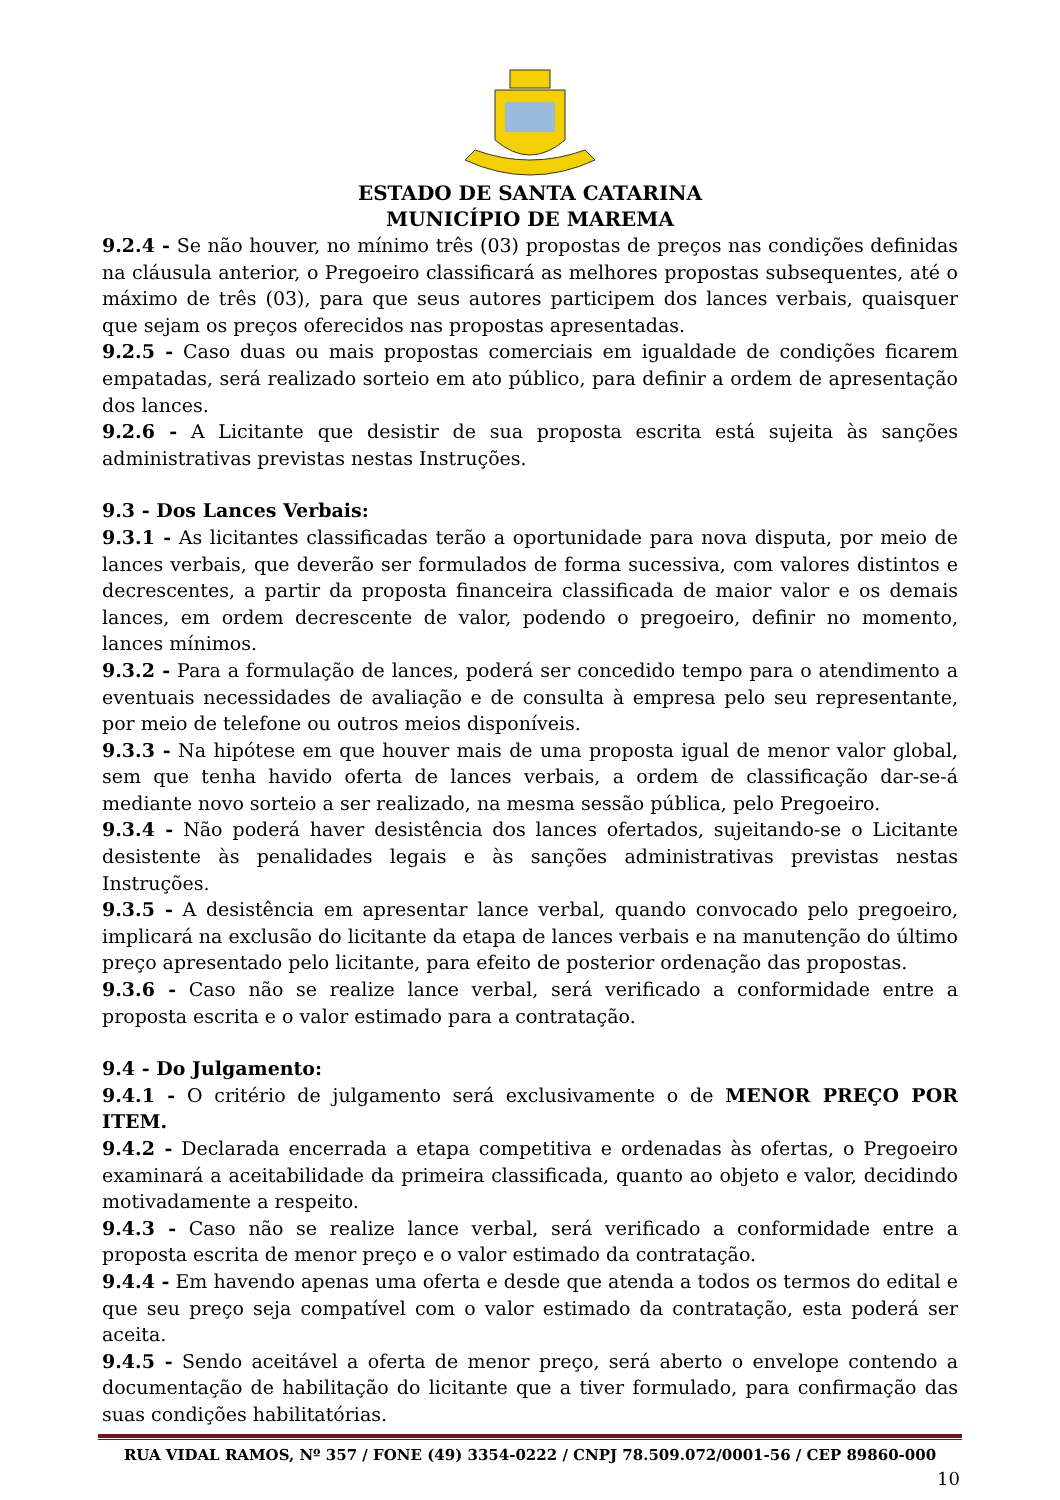ESTADO DE SANTA CATARINA
MUNICÍPIO DE MAREMA
9.2.4 - Se não houver, no mínimo três (03) propostas de preços nas condições definidas na cláusula anterior, o Pregoeiro classificará as melhores propostas subsequentes, até o máximo de três (03), para que seus autores participem dos lances verbais, quaisquer que sejam os preços oferecidos nas propostas apresentadas.
9.2.5 - Caso duas ou mais propostas comerciais em igualdade de condições ficarem empatadas, será realizado sorteio em ato público, para definir a ordem de apresentação dos lances.
9.2.6 - A Licitante que desistir de sua proposta escrita está sujeita às sanções administrativas previstas nestas Instruções.
9.3 - Dos Lances Verbais:
9.3.1 - As licitantes classificadas terão a oportunidade para nova disputa, por meio de lances verbais, que deverão ser formulados de forma sucessiva, com valores distintos e decrescentes, a partir da proposta financeira classificada de maior valor e os demais lances, em ordem decrescente de valor, podendo o pregoeiro, definir no momento, lances mínimos.
9.3.2 - Para a formulação de lances, poderá ser concedido tempo para o atendimento a eventuais necessidades de avaliação e de consulta à empresa pelo seu representante, por meio de telefone ou outros meios disponíveis.
9.3.3 - Na hipótese em que houver mais de uma proposta igual de menor valor global, sem que tenha havido oferta de lances verbais, a ordem de classificação dar-se-á mediante novo sorteio a ser realizado, na mesma sessão pública, pelo Pregoeiro.
9.3.4 - Não poderá haver desistência dos lances ofertados, sujeitando-se o Licitante desistente às penalidades legais e às sanções administrativas previstas nestas Instruções.
9.3.5 - A desistência em apresentar lance verbal, quando convocado pelo pregoeiro, implicará na exclusão do licitante da etapa de lances verbais e na manutenção do último preço apresentado pelo licitante, para efeito de posterior ordenação das propostas.
9.3.6 - Caso não se realize lance verbal, será verificado a conformidade entre a proposta escrita e o valor estimado para a contratação.
9.4 - Do Julgamento:
9.4.1 - O critério de julgamento será exclusivamente o de MENOR PREÇO POR ITEM.
9.4.2 - Declarada encerrada a etapa competitiva e ordenadas às ofertas, o Pregoeiro examinará a aceitabilidade da primeira classificada, quanto ao objeto e valor, decidindo motivadamente a respeito.
9.4.3 - Caso não se realize lance verbal, será verificado a conformidade entre a proposta escrita de menor preço e o valor estimado da contratação.
9.4.4 - Em havendo apenas uma oferta e desde que atenda a todos os termos do edital e que seu preço seja compatível com o valor estimado da contratação, esta poderá ser aceita.
9.4.5 - Sendo aceitável a oferta de menor preço, será aberto o envelope contendo a documentação de habilitação do licitante que a tiver formulado, para confirmação das suas condições habilitatórias.
RUA VIDAL RAMOS, Nº 357 / FONE (49) 3354-0222 / CNPJ 78.509.072/0001-56 / CEP 89860-000
10